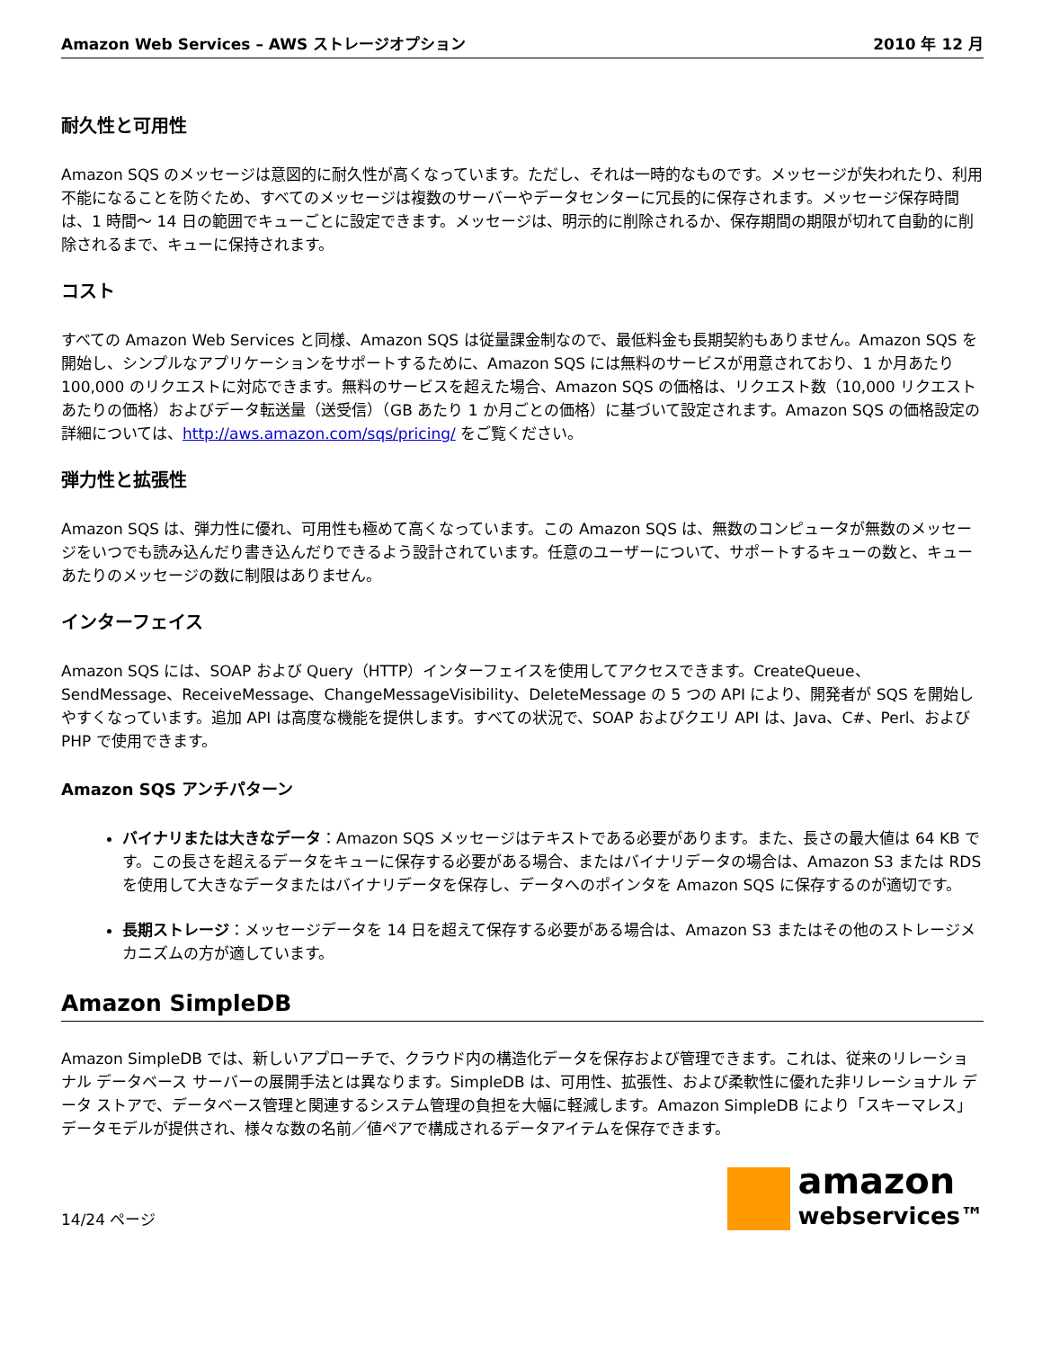Amazon Web Services – AWS ストレージオプション 2010 年 12 月
耐久性と可用性
Amazon SQS のメッセージは意図的に耐久性が高くなっています。ただし、それは一時的なものです。メッセージが失われたり、利用不能になることを防ぐため、すべてのメッセージは複数のサーバーやデータセンターに冗長的に保存されます。メッセージ保存時間は、1 時間～ 14 日の範囲でキューごとに設定できます。メッセージは、明示的に削除されるか、保存期間の期限が切れて自動的に削除されるまで、キューに保持されます。
コスト
すべての Amazon Web Services と同様、Amazon SQS は従量課金制なので、最低料金も長期契約もありません。Amazon SQS を開始し、シンプルなアプリケーションをサポートするために、Amazon SQS には無料のサービスが用意されており、1 か月あたり 100,000 のリクエストに対応できます。無料のサービスを超えた場合、Amazon SQS の価格は、リクエスト数（10,000 リクエストあたりの価格）およびデータ転送量（送受信）（GB あたり 1 か月ごとの価格）に基づいて設定されます。Amazon SQS の価格設定の詳細については、http://aws.amazon.com/sqs/pricing/ をご覧ください。
弾力性と拡張性
Amazon SQS は、弾力性に優れ、可用性も極めて高くなっています。この Amazon SQS は、無数のコンピュータが無数のメッセージをいつでも読み込んだり書き込んだりできるよう設計されています。任意のユーザーについて、サポートするキューの数と、キューあたりのメッセージの数に制限はありません。
インターフェイス
Amazon SQS には、SOAP および Query（HTTP）インターフェイスを使用してアクセスできます。CreateQueue、SendMessage、ReceiveMessage、ChangeMessageVisibility、DeleteMessage の 5 つの API により、開発者が SQS を開始しやすくなっています。追加 API は高度な機能を提供します。すべての状況で、SOAP およびクエリ API は、Java、C#、Perl、および PHP で使用できます。
Amazon SQS アンチパターン
バイナリまたは大きなデータ：Amazon SQS メッセージはテキストである必要があります。また、長さの最大値は 64 KB です。この長さを超えるデータをキューに保存する必要がある場合、またはバイナリデータの場合は、Amazon S3 または RDS を使用して大きなデータまたはバイナリデータを保存し、データへのポインタを Amazon SQS に保存するのが適切です。
長期ストレージ：メッセージデータを 14 日を超えて保存する必要がある場合は、Amazon S3 またはその他のストレージメカニズムの方が適しています。
Amazon SimpleDB
Amazon SimpleDB では、新しいアプローチで、クラウド内の構造化データを保存および管理できます。これは、従来のリレーショナル データベース サーバーの展開手法とは異なります。SimpleDB は、可用性、拡張性、および柔軟性に優れた非リレーショナル データ ストアで、データベース管理と関連するシステム管理の負担を大幅に軽減します。Amazon SimpleDB により「スキーマレス」データモデルが提供され、様々な数の名前／値ペアで構成されるデータアイテムを保存できます。
14/24 ページ
amazon
webservices™